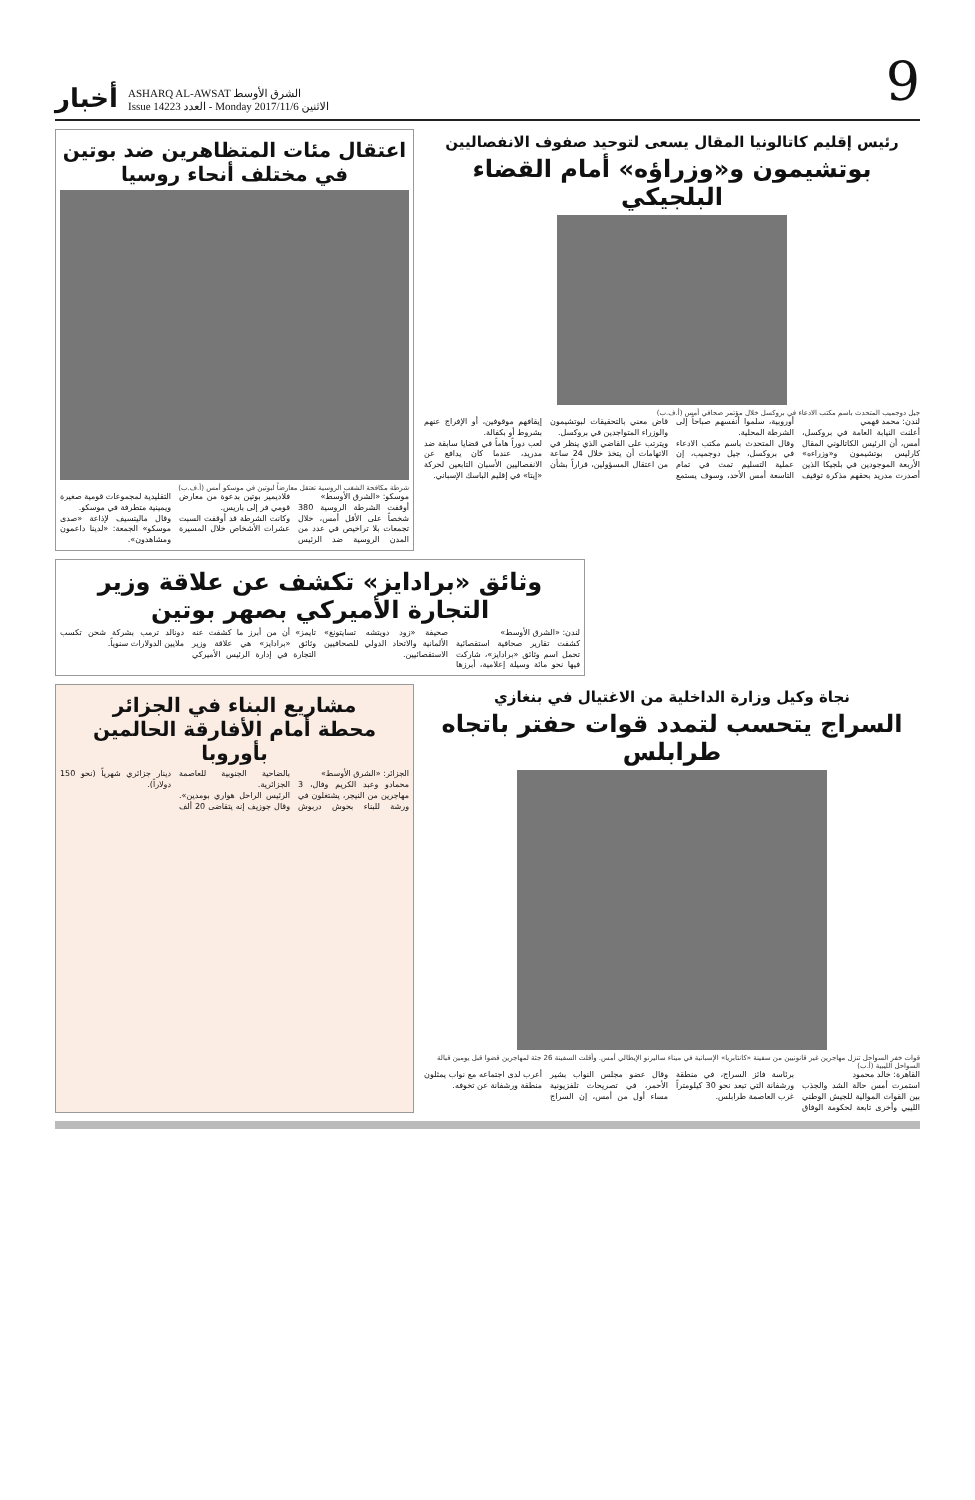أخبار
ASHARQ AL-AWSAT الشرق الأوسط
Issue 14223 العدد - Monday 2017/11/6 الاثنين
9
رئيس إقليم كاتالونيا المقال يسعى لتوحيد صفوف الانفصاليين
بوتشيمون و«وزراؤه» أمام القضاء البلجيكي
جيل دوجميب المتحدث باسم مكتب الادعاء في بروكسل خلال مؤتمر صحافي أمس (أ.ف.ب)
لندن: محمد فهمي
أعلنت النيابة العامة في بروكسل، أمس، أن الرئيس الكاتالوني المقال كارليس بوتشيمون و«وزراءه» الأربعة الموجودين في بلجيكا الذين أصدرت مدريد بحقهم مذكرة توقيف أوروبية، سلموا أنفسهم صباحاً إلى الشرطة المحلية.
وقال المتحدث باسم مكتب الادعاء في بروكسل، جيل دوجميب، إن عملية التسليم تمت في تمام التاسعة أمس الأحد، وسوف يستمع قاض معني بالتحقيقات لبوتشيمون والوزراء المتواجدين في بروكسل.
ويترتب على القاضي الذي ينظر في الاتهامات أن يتخذ خلال 24 ساعة من اعتقال المسؤولين، قراراً بشأن إيقافهم موقوفين، أو الإفراج عنهم بشروط أو بكفالة.
لعب دوراً هاماً في قضايا سابقة ضد مدريد، عندما كان يدافع عن الانفصاليين الأسبان التابعين لحركة «إيتا» في إقليم الباسك الإسباني.
اعتقال مئات المتظاهرين ضد بوتين في مختلف أنحاء روسيا
شرطة مكافحة الشغب الروسية تعتقل معارضاً لبوتين في موسكو أمس (أ.ف.ب)
موسكو: «الشرق الأوسط»
أوقفت الشرطة الروسية 380 شخصاً على الأقل أمس، خلال تجمعات بلا تراخيص في عدد من المدن الروسية ضد الرئيس فلاديمير بوتين بدعوة من معارض قومي فر إلى باريس.
وكانت الشرطة قد أوقفت السبت عشرات الأشخاص خلال المسيرة التقليدية لمجموعات قومية صغيرة ويمينية متطرفة في موسكو.
وقال ماليتسيف لإذاعة «صدى موسكو» الجمعة: «لدينا داعمون ومشاهدون».
وثائق «برادايز» تكشف عن علاقة وزير التجارة الأميركي بصهر بوتين
لندن: «الشرق الأوسط»
كشفت تقارير صحافية استقصائية تحمل اسم وثائق «برادايز»، شاركت فيها نحو مائة وسيلة إعلامية، أبرزها صحيفة «زود دويتشه تسايتونغ» الألمانية والاتحاد الدولي للصحافيين الاستقصائيين.
تايمز» أن من أبرز ما كشفت عنه وثائق «برادايز» هي علاقة وزير التجارة في إدارة الرئيس الأميركي دونالد ترمب بشركة شحن تكسب ملايين الدولارات سنوياً.
نجاة وكيل وزارة الداخلية من الاغتيال في بنغازي
السراج يتحسب لتمدد قوات حفتر باتجاه طرابلس
قوات خفر السواحل تنزل مهاجرين غير قانونيين من سفينة «كانتابريا» الإسبانية في ميناء ساليرنو الإيطالي أمس. وأقلت السفينة 26 جثة لمهاجرين قضوا قبل يومين قبالة السواحل الليبية (أ.ب)
القاهرة: خالد محمود
استمرت أمس حالة الشد والجذب بين القوات الموالية للجيش الوطني الليبي وأخرى تابعة لحكومة الوفاق برئاسة فائز السراج، في منطقة ورشفانة التي تبعد نحو 30 كيلومتراً غرب العاصمة طرابلس.
وقال عضو مجلس النواب بشير الأحمر، في تصريحات تلفزيونية مساء أول من أمس، إن السراج أعرب لدى اجتماعه مع نواب يمثلون منطقة ورشفانة عن تخوفه.
مشاريع البناء في الجزائر
محطة أمام الأفارقة الحالمين بأوروبا
الجزائر: «الشرق الأوسط»
محمادو وعبد الكريم وفال، 3 مهاجرين من النيجر، يشتغلون في ورشة للبناء بحوش دربوش بالضاحية الجنوبية للعاصمة الجزائرية.
الرئيس الراحل هواري بومدين». وقال جوزيف إنه يتقاضى 20 ألف دينار جزائري شهرياً (نحو 150 دولاراً).